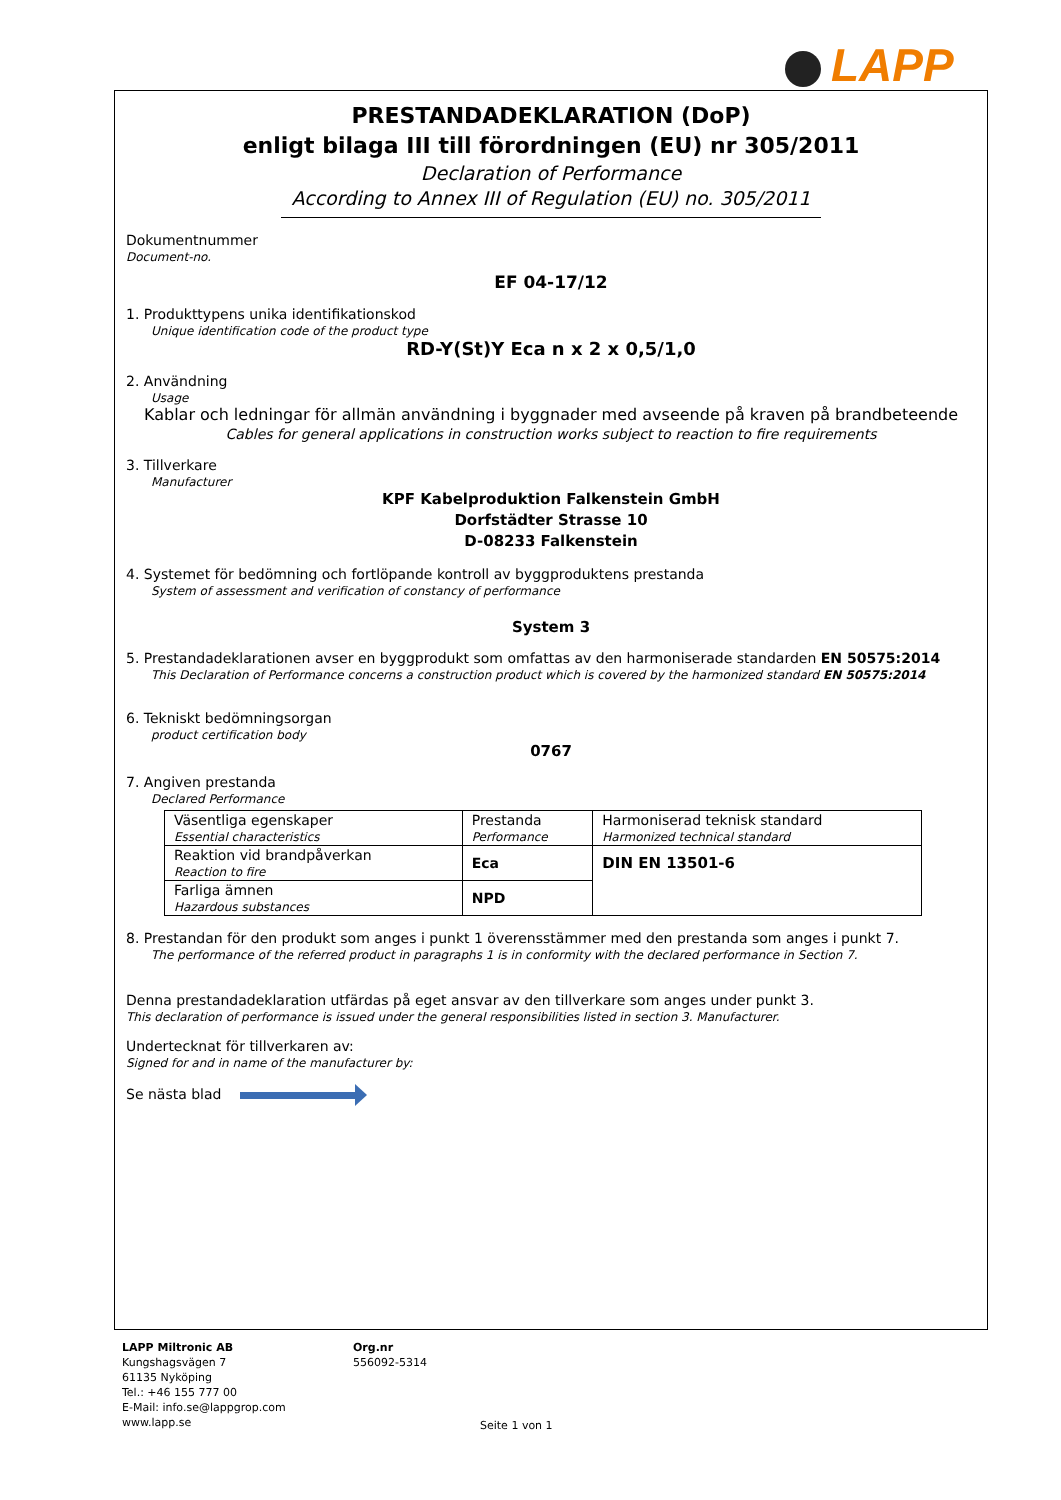LAPP
PRESTANDADEKLARATION (DoP)
enligt bilaga III till förordningen (EU) nr 305/2011
Declaration of Performance
According to Annex III of Regulation (EU) no. 305/2011
Dokumentnummer
Document-no.
EF 04-17/12
1. Produkttypens unika identifikationskod
Unique identification code of the product type
RD-Y(St)Y Eca n x 2 x 0,5/1,0
2. Användning
Usage
Kablar och ledningar för allmän användning i byggnader med avseende på kraven på brandbeteende
Cables for general applications in construction works subject to reaction to fire requirements
3. Tillverkare
Manufacturer
KPF Kabelproduktion Falkenstein GmbH
Dorfstädter Strasse 10
D-08233 Falkenstein
4. Systemet för bedömning och fortlöpande kontroll av byggproduktens prestanda
System of assessment and verification of constancy of performance
System 3
5. Prestandadeklarationen avser en byggprodukt som omfattas av den harmoniserade standarden EN 50575:2014
This Declaration of Performance concerns a construction product which is covered by the harmonized standard EN 50575:2014
6. Tekniskt bedömningsorgan
product certification body
0767
7. Angiven prestanda
Declared Performance
| Väsentliga egenskaper Essential characteristics | Prestanda Performance | Harmoniserad teknisk standard Harmonized technical standard |
| Reaktion vid brandpåverkan Reaction to fire | Eca | DIN EN 13501-6 |
| Farliga ämnen Hazardous substances | NPD | |
8. Prestandan för den produkt som anges i punkt 1 överensstämmer med den prestanda som anges i punkt 7.
The performance of the referred product in paragraphs 1 is in conformity with the declared performance in Section 7.
Denna prestandadeklaration utfärdas på eget ansvar av den tillverkare som anges under punkt 3.
This declaration of performance is issued under the general responsibilities listed in section 3. Manufacturer.
Undertecknat för tillverkaren av:
Signed for and in name of the manufacturer by:
Se nästa blad
LAPP Miltronic AB
Kungshagsvägen 7
61135 Nyköping
Tel.: +46 155 777 00
E-Mail: info.se@lappgrop.com
www.lapp.se
Org.nr
556092-5314
Seite 1 von 1